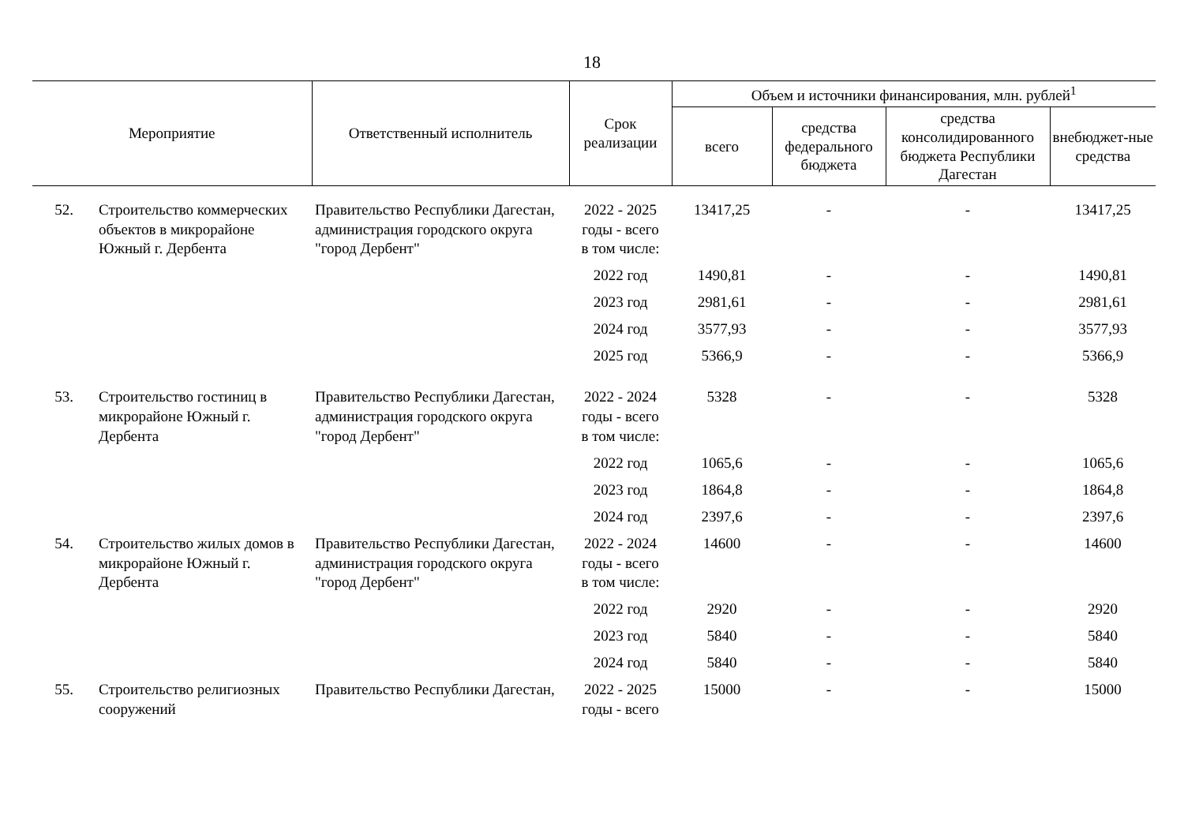18
| Мероприятие | | Ответственный исполнитель | Срок реализации | Объем и источники финансирования, млн. рублей<sup>1</sup> | | | |
| --- | --- | --- | --- | --- | --- | --- | --- |
| | | | | всего | средства федерального бюджета | средства консолидированного бюджета Республики Дагестан | внебюджет-ные средства |
| 52. | Строительство коммерческих объектов в микрорайоне Южный г. Дербента | Правительство Республики Дагестан, администрация городского округа "город Дербент" | 2022 - 2025 годы - всего | 13417,25 | - | - | 13417,25 |
| | | | в том числе: | | | | |
| | | | 2022 год | 1490,81 | - | - | 1490,81 |
| | | | 2023 год | 2981,61 | - | - | 2981,61 |
| | | | 2024 год | 3577,93 | - | - | 3577,93 |
| | | | 2025 год | 5366,9 | - | - | 5366,9 |
| 53. | Строительство гостиниц в микрорайоне Южный г. Дербента | Правительство Республики Дагестан, администрация городского округа "город Дербент" | 2022 - 2024 годы - всего | 5328 | - | - | 5328 |
| | | | в том числе: | | | | |
| | | | 2022 год | 1065,6 | - | - | 1065,6 |
| | | | 2023 год | 1864,8 | - | - | 1864,8 |
| | | | 2024 год | 2397,6 | - | - | 2397,6 |
| 54. | Строительство жилых домов в микрорайоне Южный г. Дербента | Правительство Республики Дагестан, администрация городского округа "город Дербент" | 2022 - 2024 годы - всего | 14600 | - | - | 14600 |
| | | | в том числе: | | | | |
| | | | 2022 год | 2920 | - | - | 2920 |
| | | | 2023 год | 5840 | - | - | 5840 |
| | | | 2024 год | 5840 | - | - | 5840 |
| 55. | Строительство религиозных сооружений | Правительство Республики Дагестан, | 2022 - 2025 годы - всего | 15000 | - | - | 15000 |